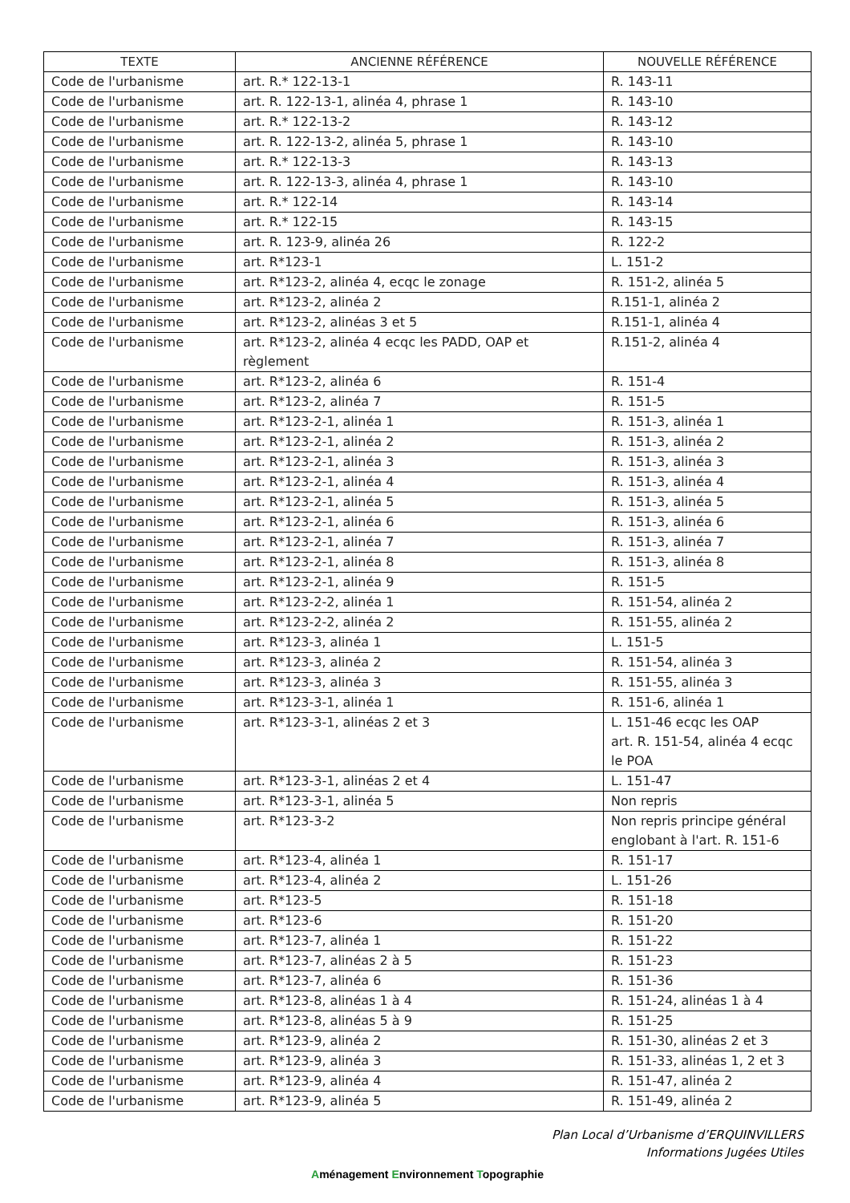| TEXTE | ANCIENNE RÉFÉRENCE | NOUVELLE RÉFÉRENCE |
| --- | --- | --- |
| Code de l'urbanisme | art. R.* 122-13-1 | R. 143-11 |
| Code de l'urbanisme | art. R. 122-13-1, alinéa 4, phrase 1 | R. 143-10 |
| Code de l'urbanisme | art. R.* 122-13-2 | R. 143-12 |
| Code de l'urbanisme | art. R. 122-13-2, alinéa 5, phrase 1 | R. 143-10 |
| Code de l'urbanisme | art. R.* 122-13-3 | R. 143-13 |
| Code de l'urbanisme | art. R. 122-13-3, alinéa 4, phrase 1 | R. 143-10 |
| Code de l'urbanisme | art. R.* 122-14 | R. 143-14 |
| Code de l'urbanisme | art. R.* 122-15 | R. 143-15 |
| Code de l'urbanisme | art. R. 123-9, alinéa 26 | R. 122-2 |
| Code de l'urbanisme | art. R*123-1 | L. 151-2 |
| Code de l'urbanisme | art. R*123-2, alinéa 4, ecqc le zonage | R. 151-2, alinéa 5 |
| Code de l'urbanisme | art. R*123-2, alinéa 2 | R.151-1, alinéa 2 |
| Code de l'urbanisme | art. R*123-2, alinéas 3 et 5 | R.151-1, alinéa 4 |
| Code de l'urbanisme | art. R*123-2, alinéa 4 ecqc les PADD, OAP et règlement | R.151-2, alinéa 4 |
| Code de l'urbanisme | art. R*123-2, alinéa 6 | R. 151-4 |
| Code de l'urbanisme | art. R*123-2, alinéa 7 | R. 151-5 |
| Code de l'urbanisme | art. R*123-2-1, alinéa 1 | R. 151-3, alinéa 1 |
| Code de l'urbanisme | art. R*123-2-1, alinéa 2 | R. 151-3, alinéa 2 |
| Code de l'urbanisme | art. R*123-2-1, alinéa 3 | R. 151-3, alinéa 3 |
| Code de l'urbanisme | art. R*123-2-1, alinéa 4 | R. 151-3, alinéa 4 |
| Code de l'urbanisme | art. R*123-2-1, alinéa 5 | R. 151-3, alinéa 5 |
| Code de l'urbanisme | art. R*123-2-1, alinéa 6 | R. 151-3, alinéa 6 |
| Code de l'urbanisme | art. R*123-2-1, alinéa 7 | R. 151-3, alinéa 7 |
| Code de l'urbanisme | art. R*123-2-1, alinéa 8 | R. 151-3, alinéa 8 |
| Code de l'urbanisme | art. R*123-2-1, alinéa 9 | R. 151-5 |
| Code de l'urbanisme | art. R*123-2-2, alinéa 1 | R. 151-54, alinéa 2 |
| Code de l'urbanisme | art. R*123-2-2, alinéa 2 | R. 151-55, alinéa 2 |
| Code de l'urbanisme | art. R*123-3, alinéa 1 | L. 151-5 |
| Code de l'urbanisme | art. R*123-3, alinéa 2 | R. 151-54, alinéa 3 |
| Code de l'urbanisme | art. R*123-3, alinéa 3 | R. 151-55, alinéa 3 |
| Code de l'urbanisme | art. R*123-3-1, alinéa 1 | R. 151-6, alinéa 1 |
| Code de l'urbanisme | art. R*123-3-1, alinéas 2 et 3 | L. 151-46 ecqc les OAP art. R. 151-54, alinéa 4 ecqc le POA |
| Code de l'urbanisme | art. R*123-3-1, alinéas 2 et 4 | L. 151-47 |
| Code de l'urbanisme | art. R*123-3-1, alinéa 5 | Non repris |
| Code de l'urbanisme | art. R*123-3-2 | Non repris principe général englobant à l'art. R. 151-6 |
| Code de l'urbanisme | art. R*123-4, alinéa 1 | R. 151-17 |
| Code de l'urbanisme | art. R*123-4, alinéa 2 | L. 151-26 |
| Code de l'urbanisme | art. R*123-5 | R. 151-18 |
| Code de l'urbanisme | art. R*123-6 | R. 151-20 |
| Code de l'urbanisme | art. R*123-7, alinéa 1 | R. 151-22 |
| Code de l'urbanisme | art. R*123-7, alinéas 2 à 5 | R. 151-23 |
| Code de l'urbanisme | art. R*123-7, alinéa 6 | R. 151-36 |
| Code de l'urbanisme | art. R*123-8, alinéas 1 à 4 | R. 151-24, alinéas 1 à 4 |
| Code de l'urbanisme | art. R*123-8, alinéas 5 à 9 | R. 151-25 |
| Code de l'urbanisme | art. R*123-9, alinéa 2 | R. 151-30, alinéas 2 et 3 |
| Code de l'urbanisme | art. R*123-9, alinéa 3 | R. 151-33, alinéas 1, 2 et 3 |
| Code de l'urbanisme | art. R*123-9, alinéa 4 | R. 151-47, alinéa 2 |
| Code de l'urbanisme | art. R*123-9, alinéa 5 | R. 151-49, alinéa 2 |
Plan Local d’Urbanisme d’ERQUINVILLERS
Informations Jugées Utiles
Aménagement Environnement Topographie